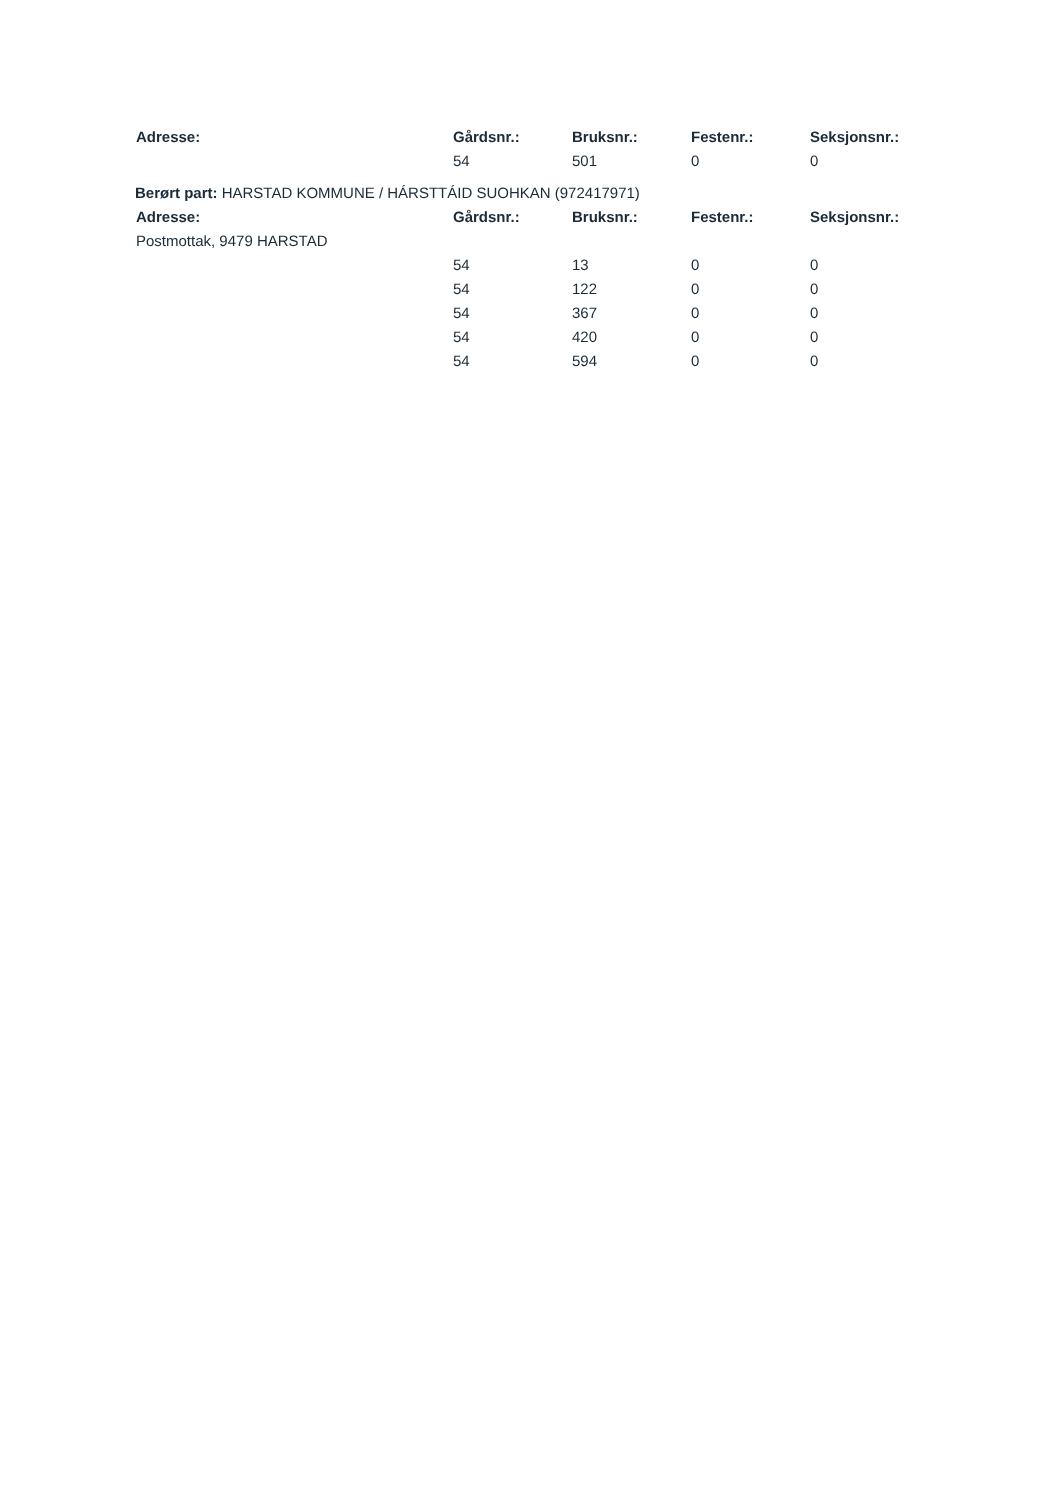| Adresse: | Gårdsnr.: | Bruksnr.: | Festenr.: | Seksjonsnr.: |
| --- | --- | --- | --- | --- |
| | 54 | 501 | 0 | 0 |
Berørt part: HARSTAD KOMMUNE / HÁRSTTÁID SUOHKAN (972417971)
| Adresse: | Gårdsnr.: | Bruksnr.: | Festenr.: | Seksjonsnr.: |
| --- | --- | --- | --- | --- |
| Postmottak, 9479 HARSTAD | | | | |
| | 54 | 13 | 0 | 0 |
| | 54 | 122 | 0 | 0 |
| | 54 | 367 | 0 | 0 |
| | 54 | 420 | 0 | 0 |
| | 54 | 594 | 0 | 0 |